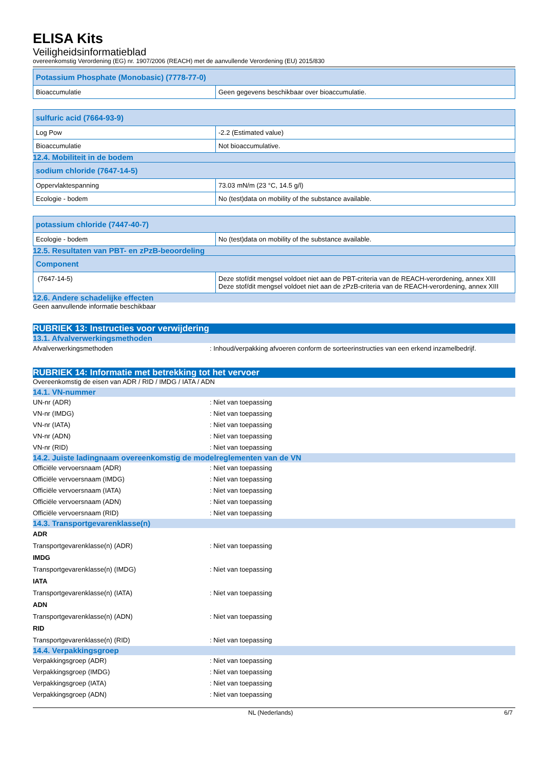ELISA Kits
Veiligheidsinformatieblad
overeenkomstig Verordening (EG) nr. 1907/2006 (REACH) met de aanvullende Verordening (EU) 2015/830
| Potassium Phosphate (Monobasic) (7778-77-0) | |
| --- | --- |
| Bioaccumulatie | Geen gegevens beschikbaar over bioaccumulatie. |
| sulfuric acid (7664-93-9) | |
| --- | --- |
| Log Pow | -2.2 (Estimated value) |
| Bioaccumulatie | Not bioaccumulative. |
12.4. Mobiliteit in de bodem
| sodium chloride (7647-14-5) | |
| --- | --- |
| Oppervlaktespanning | 73.03 mN/m (23 °C, 14.5 g/l) |
| Ecologie - bodem | No (test)data on mobility of the substance available. |
| potassium chloride (7447-40-7) | |
| --- | --- |
| Ecologie - bodem | No (test)data on mobility of the substance available. |
12.5. Resultaten van PBT- en zPzB-beoordeling
| Component | |
| --- | --- |
| (7647-14-5) | Deze stof/dit mengsel voldoet niet aan de PBT-criteria van de REACH-verordening, annex XIII Deze stof/dit mengsel voldoet niet aan de zPzB-criteria van de REACH-verordening, annex XIII |
12.6. Andere schadelijke effecten
Geen aanvullende informatie beschikbaar
RUBRIEK 13: Instructies voor verwijdering
13.1. Afvalverwerkingsmethoden
Afvalverwerkingsmethoden: Inhoud/verpakking afvoeren conform de sorteerinstructies van een erkend inzamelbedrijf.
RUBRIEK 14: Informatie met betrekking tot het vervoer
Overeenkomstig de eisen van ADR / RID / IMDG / IATA / ADN
14.1. VN-nummer
UN-nr (ADR): Niet van toepassing
VN-nr (IMDG): Niet van toepassing
VN-nr (IATA): Niet van toepassing
VN-nr (ADN): Niet van toepassing
VN-nr (RID): Niet van toepassing
14.2. Juiste ladingnaam overeenkomstig de modelreglementen van de VN
Officiële vervoersnaam (ADR): Niet van toepassing
Officiële vervoersnaam (IMDG): Niet van toepassing
Officiële vervoersnaam (IATA): Niet van toepassing
Officiële vervoersnaam (ADN): Niet van toepassing
Officiële vervoersnaam (RID): Niet van toepassing
14.3. Transportgevarenklasse(n)
ADR
Transportgevarenklasse(n) (ADR): Niet van toepassing
IMDG
Transportgevarenklasse(n) (IMDG): Niet van toepassing
IATA
Transportgevarenklasse(n) (IATA): Niet van toepassing
ADN
Transportgevarenklasse(n) (ADN): Niet van toepassing
RID
Transportgevarenklasse(n) (RID): Niet van toepassing
14.4. Verpakkingsgroep
Verpakkingsgroep (ADR): Niet van toepassing
Verpakkingsgroep (IMDG): Niet van toepassing
Verpakkingsgroep (IATA): Niet van toepassing
Verpakkingsgroep (ADN): Niet van toepassing
NL (Nederlands) 6/7